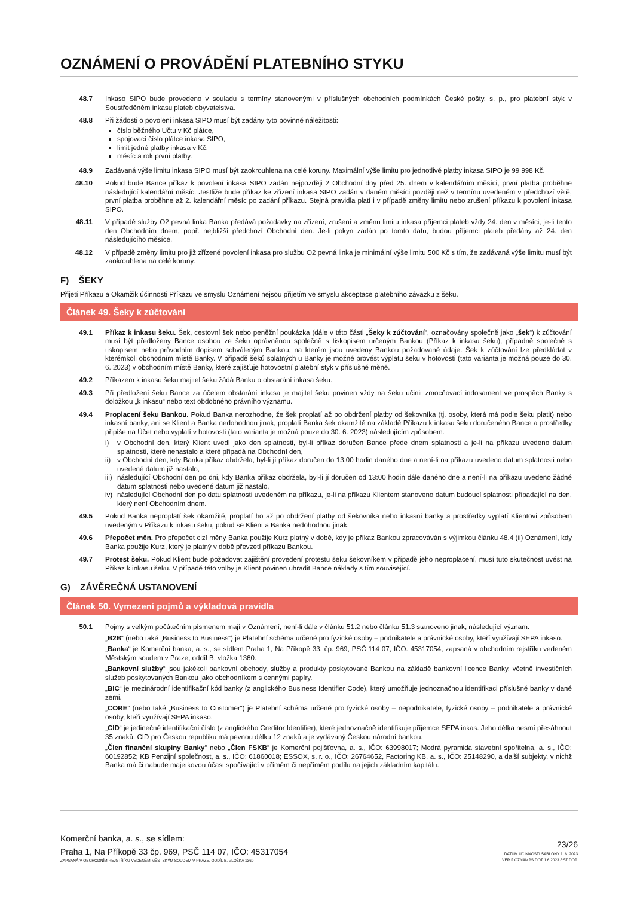OZNÁMENÍ O PROVÁDĚNÍ PLATEBNÍHO STYKU
48.7 Inkaso SIPO bude provedeno v souladu s termíny stanovenými v příslušných obchodních podmínkách České pošty, s. p., pro platební styk v Soustředěném inkasu plateb obyvatelstva.
48.8 Při žádosti o povolení inkasa SIPO musí být zadány tyto povinné náležitosti:
číslo běžného Účtu v Kč plátce,
spojovací číslo plátce inkasa SIPO,
limit jedné platby inkasa v Kč,
měsíc a rok první platby.
48.9 Zadávaná výše limitu inkasa SIPO musí být zaokrouhlena na celé koruny. Maximální výše limitu pro jednotlivé platby inkasa SIPO je 99 998 Kč.
48.10 Pokud bude Bance příkaz k povolení inkasa SIPO zadán nejpozději 2 Obchodní dny před 25. dnem v kalendářním měsíci, první platba proběhne následující kalendářní měsíc. Jestliže bude příkaz ke zřízení inkasa SIPO zadán v daném měsíci později než v termínu uvedeném v předchozí větě, první platba proběhne až 2. kalendářní měsíc po zadání příkazu. Stejná pravidla platí i v případě změny limitu nebo zrušení příkazu k povolení inkasa SIPO.
48.11 V případě služby O2 pevná linka Banka předává požadavky na zřízení, zrušení a změnu limitu inkasa příjemci plateb vždy 24. den v měsíci, je-li tento den Obchodním dnem, popř. nejbližší předchozí Obchodní den. Je-li pokyn zadán po tomto datu, budou příjemci plateb předány až 24. den následujícího měsíce.
48.12 V případě změny limitu pro již zřízené povolení inkasa pro službu O2 pevná linka je minimální výše limitu 500 Kč s tím, že zadávaná výše limitu musí být zaokrouhlena na celé koruny.
F) ŠEKY
Přijetí Příkazu a Okamžik účinnosti Příkazu ve smyslu Oznámení nejsou přijetím ve smyslu akceptace platebního závazku z šeku.
Článek 49. Šeky k zúčtování
49.1 Příkaz k inkasu šeku. Šek, cestovní šek nebo peněžní poukázka (dále v této části „Šeky k zúčtování“, označovány společně jako „šek“) k zúčtování musí být předloženy Bance osobou ze šeku oprávněnou společně s tiskopisem určeným Bankou (Příkaz k inkasu šeku), případně společně s tiskopisem nebo průvodním dopisem schváleným Bankou, na kterém jsou uvedeny Bankou požadované údaje. Šek k zúčtování lze předkládat v kterémkoli obchodním místě Banky. V případě šeků splatných u Banky je možné provést výplatu šeku v hotovosti (tato varianta je možná pouze do 30. 6. 2023) v obchodním místě Banky, které zajišťuje hotovostní platební styk v příslušné měně.
49.2 Příkazem k inkasu šeku majitel šeku žádá Banku o obstarání inkasa šeku.
49.3 Při předložení šeku Bance za účelem obstarání inkasa je majitel šeku povinen vždy na šeku učinit zmocňovací indosament ve prospěch Banky s doložkou „k inkasu“ nebo text obdobného právního významu.
49.4 Proplacení šeku Bankou. Pokud Banka nerozhodne, že šek proplatí až po obdržení platby od šekovníka (tj. osoby, která má podle šeku platit) nebo inkasní banky, ani se Klient a Banka nedohodnou jinak, proplatí Banka šek okamžitě na základě Příkazu k inkasu šeku doručeného Bance a prostředky připíše na Účet nebo vyplatí v hotovosti (tato varianta je možná pouze do 30. 6. 2023) následujícím způsobem:
i) v Obchodní den, který Klient uvedl jako den splatnosti, byl-li příkaz doručen Bance přede dnem splatnosti a je-li na příkazu uvedeno datum splatnosti, které nenastalo a které připadá na Obchodní den,
ii) v Obchodní den, kdy Banka příkaz obdržela, byl-li jí příkaz doručen do 13:00 hodin daného dne a není-li na příkazu uvedeno datum splatnosti nebo uvedené datum již nastalo,
iii) následující Obchodní den po dni, kdy Banka příkaz obdržela, byl-li jí doručen od 13:00 hodin dále daného dne a není-li na příkazu uvedeno žádné datum splatnosti nebo uvedené datum již nastalo,
iv) následující Obchodní den po datu splatnosti uvedeném na příkazu, je-li na příkazu Klientem stanoveno datum budoucí splatnosti připadající na den, který není Obchodním dnem.
49.5 Pokud Banka neproplatí šek okamžitě, proplatí ho až po obdržení platby od šekovníka nebo inkasní banky a prostředky vyplatí Klientovi způsobem uvedeným v Příkazu k inkasu šeku, pokud se Klient a Banka nedohodnou jinak.
49.6 Přepočet měn. Pro přepočet cizí měny Banka použije Kurz platný v době, kdy je příkaz Bankou zpracováván s výjimkou článku 48.4 (ii) Oznámení, kdy Banka použije Kurz, který je platný v době převzetí příkazu Bankou.
49.7 Protest šeku. Pokud Klient bude požadovat zajištění provedení protestu šeku šekovníkem v případě jeho neproplacení, musí tuto skutečnost uvést na Příkaz k inkasu šeku. V případě této volby je Klient povinen uhradit Bance náklady s tím související.
G) ZÁVĚREČNÁ USTANOVENÍ
Článek 50. Vymezení pojmů a výkladová pravidla
50.1 Pojmy s velkým počátečním písmenem mají v Oznámení, není-li dále v článku 51.2 nebo článku 51.3 stanoveno jinak, následující význam:
„B2B“ (nebo také „Business to Business“) je Platební schéma určené pro fyzické osoby – podnikatele a právnické osoby, kteří využívají SEPA inkaso.
„Banka“ je Komerční banka, a. s., se sídlem Praha 1, Na Příkopě 33, čp. 969, PSČ 114 07, IČO: 45317054, zapsaná v obchodním rejstříku vedeném Městským soudem v Praze, oddíl B, vložka 1360.
„Bankovní služby“ jsou jakékoli bankovní obchody, služby a produkty poskytované Bankou na základě bankovní licence Banky, včetně investičních služeb poskytovaných Bankou jako obchodníkem s cennými papíry.
„BIC“ je mezinárodní identifikační kód banky (z anglického Business Identifier Code), který umožňuje jednoznačnou identifikaci příslušné banky v dané zemi.
„CORE“ (nebo také „Business to Customer“) je Platební schéma určené pro fyzické osoby – nepodnikatele, fyzické osoby – podnikatele a právnické osoby, kteří využívají SEPA inkaso.
„CID“ je jedinečné identifikační číslo (z anglického Creditor Identifier), které jednoznačně identifikuje příjemce SEPA inkas. Jeho délka nesmí přesáhnout 35 znaků. CID pro Českou republiku má pevnou délku 12 znaků a je vydávaný Českou národní bankou.
„Člen finanční skupiny Banky“ nebo „Člen FSKB“ je Komerční pojišťovna, a. s., IČO: 63998017; Modrá pyramida stavební spořitelna, a. s., IČO: 60192852; KB Penzijní společnost, a. s., IČO: 61860018; ESSOX, s. r. o., IČO: 26764652, Factoring KB, a. s., IČO: 25148290, a další subjekty, v nichž Banka má či nabude majetkovou účast spočívající v přímém či nepřímém podílu na jejich základním kapitálu.
Komerční banka, a. s., se sídlem:
Praha 1, Na Příkopě 33 čp. 969, PSČ 114 07, IČO: 45317054
ZAPSANÁ V OBCHODNÍM REJSTŘÍKU VEDENÉM MĚSTSKÝM SOUDEM V PRAZE, ODDÍL B, VLOŽKA 1360
23/26
DATUM ÚČINNOSTI ŠABLONY 1. 6. 2023
VER F OZNAMPS.DOT 1.6.2023 8:57 DOP.